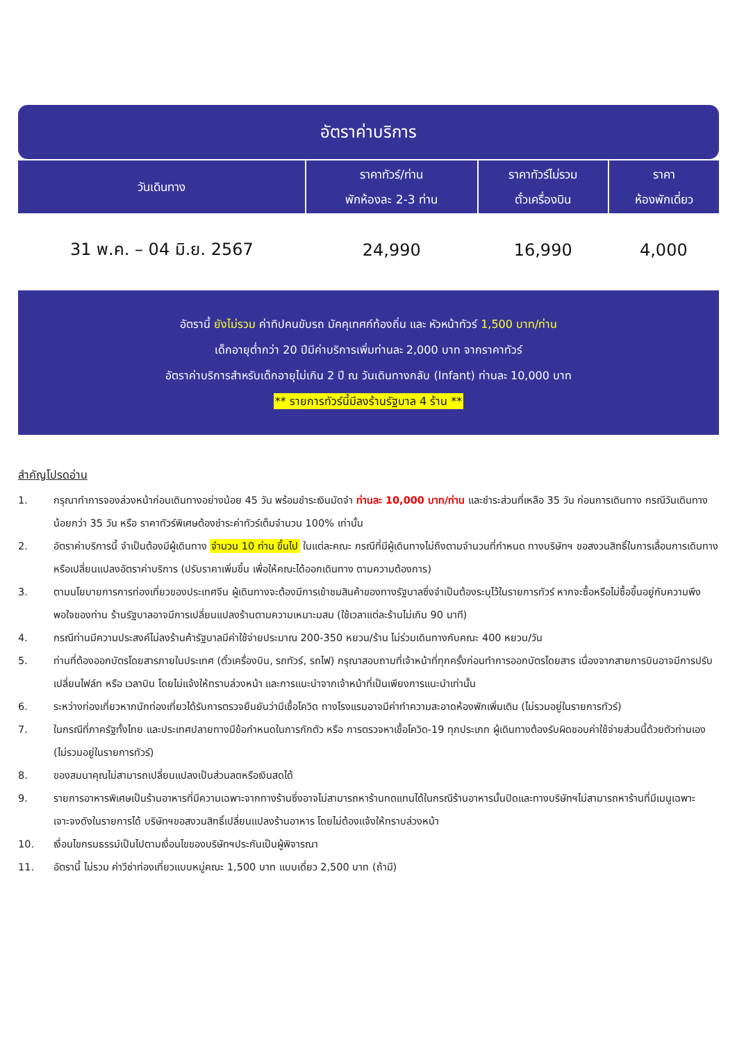อัตราค่าบริการ
| วันเดินทาง | ราคาทัวร์/ท่าน พักห้องละ 2-3 ท่าน | ราคาทัวร์ไม่รวม ตั๋วเครื่องบิน | ราคา ห้องพักเดี่ยว |
| --- | --- | --- | --- |
| 31 พ.ค. – 04 มิ.ย. 2567 | 24,990 | 16,990 | 4,000 |
อัตรานี้ ยังไม่รวม ค่าทิปคนขับรถ มัคคุเทศก์ท้องถิ่น และ หัวหน้าทัวร์ 1,500 บาท/ท่าน
เด็กอายุต่ำกว่า 20 ปีมีค่าบริการเพิ่มท่านละ 2,000 บาท จากราคาทัวร์
อัตราค่าบริการสำหรับเด็กอายุไม่เกิน 2 ปี ณ วันเดินทางกลับ (Infant) ท่านละ 10,000 บาท
** รายการทัวร์นี้มีลงร้านรัฐบาล 4 ร้าน **
สำคัญโปรดอ่าน
1. กรุณาทำการจองล่วงหน้าก่อนเดินทางอย่างน้อย 45 วัน พร้อมชำระเงินมัดจำ ท่านละ 10,000 บาท/ท่าน และชำระส่วนที่เหลือ 35 วัน ก่อนการเดินทาง กรณีวันเดินทางน้อยกว่า 35 วัน หรือ ราคาทัวร์พิเศษต้องชำระค่าทัวร์เต็มจำนวน 100% เท่านั้น
2. อัตราค่าบริการนี้ จำเป็นต้องมีผู้เดินทาง จำนวน 10 ท่าน ขึ้นไป ในแต่ละคณะ กรณีที่มีผู้เดินทางไม่ถึงตามจำนวนที่กำหนด ทางบริษัทฯ ขอสงวนสิทธิ์ในการเลื่อนการเดินทาง หรือเปลี่ยนแปลงอัตราค่าบริการ (ปรับราคาเพิ่มขึ้น เพื่อให้คณะได้ออกเดินทาง ตามความต้องการ)
3. ตามนโยบายการการท่องเที่ยวของประเทศจีน ผู้เดินทางจะต้องมีการเข้าชมสินค้าของทางรัฐบาลซึ่งจำเป็นต้องระบุไว้ในรายการทัวร์ หากจะซื้อหรือไม่ซื้อขึ้นอยู่กับความพึงพอใจของท่าน ร้านรัฐบาลอาจมีการเปลี่ยนแปลงร้านตามความเหมาะมสม (ใช้เวลาแต่ละร้านไม่เกิน 90 นาที)
4. กรณีท่านมีความประสงค์ไม่ลงร้านค้ารัฐบาลมีค่าใช้จ่ายประมาณ 200-350 หยวน/ร้าน ไม่ร่วมเดินทางกับคณะ 400 หยวน/วัน
5. ท่านที่ต้องออกบัตรโดยสารภายในประเทศ (ตั๋วเครื่องบิน, รถทัวร์, รถไฟ) กรุณาสอบถามที่เจ้าหน้าที่ทุกครั้งก่อนทำการออกบัตรโดยสาร เนื่องจากสายการบินอาจมีการปรับเปลี่ยนไฟล์ท หรือ เวลาบิน โดยไม่แจ้งให้ทราบล่วงหน้า และการแนะนำจากเจ้าหน้าที่เป็นเพียงการแนะนำเท่านั้น
6. ระหว่างท่องเที่ยวหากนักท่องเที่ยวได้รับการตรวจยืนยันว่ามีเชื้อโควิด ทางโรงแรมอาจมีค่าทำความสะอาดห้องพักเพิ่มเติม (ไม่รวมอยู่ในรายการทัวร์)
7. ในกรณีที่ภาครัฐทั้งไทย และประเทศปลายทางมีข้อกำหนดในการกักตัว หรือ การตรวจหาเชื้อโควิด-19 ทุกประเภท ผู้เดินทางต้องรับผิดชอบค่าใช้จ่ายส่วนนี้ด้วยตัวท่านเอง (ไม่รวมอยู่ในรายการทัวร์)
8. ของสมนาคุณไม่สามารถเปลี่ยนแปลงเป็นส่วนลดหรือเงินสดได้
9. รายการอาหารพิเศษเป็นร้านอาหารที่มีความเฉพาะจากทางร้านซึ่งอาจไม่สามารถหาร้านทดแทนได้ในกรณีร้านอาหารนั้นปิดและทางบริษัทฯไม่สามารถหาร้านที่มีเมนูเฉพาะเจาะจงดังในรายการได้ บริษัทฯขอสงวนสิทธิ์เปลี่ยนแปลงร้านอาหาร โดยไม่ต้องแจ้งให้ทราบล่วงหน้า
10. เงื่อนไขกรมธรรม์เป็นไปตามเงื่อนไขของบริษัทฯประกันเป็นผู้พิจารณา
11. อัตรานี้ ไม่รวม ค่าวีซ่าท่องเที่ยวแบบหมู่คณะ 1,500 บาท แบบเดี่ยว 2,500 บาท (ถ้ามี)